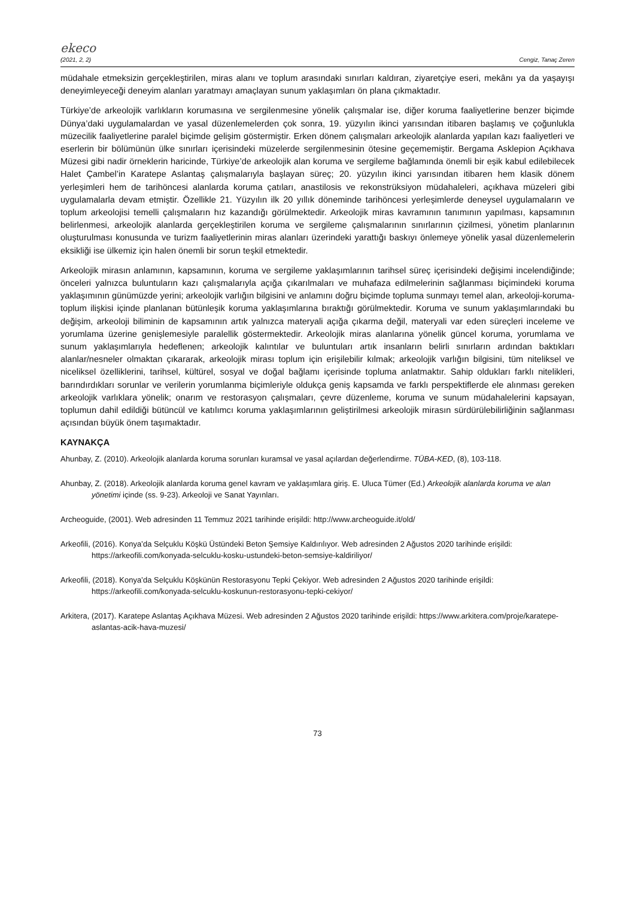ekeco
(2021, 2, 2) Cengiz, Tanaç Zeren
müdahale etmeksizin gerçekleştirilen, miras alanı ve toplum arasındaki sınırları kaldıran, ziyaretçiye eseri, mekânı ya da yaşayışı deneyimleyeceği deneyim alanları yaratmayı amaçlayan sunum yaklaşımları ön plana çıkmaktadır.
Türkiye’de arkeolojik varlıkların korumasına ve sergilenmesine yönelik çalışmalar ise, diğer koruma faaliyetlerine benzer biçimde Dünya’daki uygulamalardan ve yasal düzenlemelerden çok sonra, 19. yüzyılın ikinci yarısından itibaren başlamış ve çoğunlukla müzecilik faaliyetlerine paralel biçimde gelişim göstermiştir. Erken dönem çalışmaları arkeolojik alanlarda yapılan kazı faaliyetleri ve eserlerin bir bölümünün ülke sınırları içerisindeki müzelerde sergilenmesinin ötesine geçememiştir. Bergama Asklepion Açıkhava Müzesi gibi nadir örneklerin haricinde, Türkiye’de arkeolojik alan koruma ve sergileme bağlamında önemli bir eşik kabul edilebilecek Halet Çambel’in Karatepe Aslantaş çalışmalarıyla başlayan süreç; 20. yüzyılın ikinci yarısından itibaren hem klasik dönem yerleşimleri hem de tarihöncesi alanlarda koruma çatıları, anastilosis ve rekonstrüksiyon müdahaleleri, açıkhava müzeleri gibi uygulamalarla devam etmiştir. Özellikle 21. Yüzyılın ilk 20 yıllık döneminde tarihöncesi yerleşimlerde deneysel uygulamaların ve toplum arkeolojisi temelli çalışmaların hız kazandığı görülmektedir. Arkeolojik miras kavramının tanımının yapılması, kapsamının belirlenmesi, arkeolojik alanlarda gerçekleştirilen koruma ve sergileme çalışmalarının sınırlarının çizilmesi, yönetim planlarının oluşturulması konusunda ve turizm faaliyetlerinin miras alanları üzerindeki yarattığı baskıyı önlemeye yönelik yasal düzenlemelerin eksikliği ise ülkemiz için halen önemli bir sorun teşkil etmektedir.
Arkeolojik mirasın anlamının, kapsamının, koruma ve sergileme yaklaşımlarının tarihsel süreç içerisindeki değişimi incelendiğinde; önceleri yalnızca buluntuların kazı çalışmalarıyla açığa çıkarılmaları ve muhafaza edilmelerinin sağlanması biçimindeki koruma yaklaşımının günümüzde yerini; arkeolojik varlığın bilgisini ve anlamını doğru biçimde topluma sunmayı temel alan, arkeoloji-koruma-toplum ilişkisi içinde planlanan bütünleşik koruma yaklaşımlarına bıraktığı görülmektedir. Koruma ve sunum yaklaşımlarındaki bu değişim, arkeoloji biliminin de kapsamının artık yalnızca materyali açığa çıkarma değil, materyali var eden süreçleri inceleme ve yorumlama üzerine genişlemesiyle paralellik göstermektedir. Arkeolojik miras alanlarına yönelik güncel koruma, yorumlama ve sunum yaklaşımlarıyla hedeflenen; arkeolojik kalıntılar ve buluntuları artık insanların belirli sınırların ardından baktıkları alanlar/nesneler olmaktan çıkararak, arkeolojik mirası toplum için erişilebilir kılmak; arkeolojik varlığın bilgisini, tüm niteliksel ve niceliksel özelliklerini, tarihsel, kültürel, sosyal ve doğal bağlamı içerisinde topluma anlatmaktır. Sahip oldukları farklı nitelikleri, barındırdıkları sorunlar ve verilerin yorumlanma biçimleriyle oldukça geniş kapsamda ve farklı perspektiflerde ele alınması gereken arkeolojik varlıklara yönelik; onarım ve restorasyon çalışmaları, çevre düzenleme, koruma ve sunum müdahalelerini kapsayan, toplumun dahil edildiği bütüncül ve katılımcı koruma yaklaşımlarının geliştirilmesi arkeolojik mirasın sürdürülebilirliğinin sağlanması açısından büyük önem taşımaktadır.
KAYNAKÇA
Ahunbay, Z. (2010). Arkeolojik alanlarda koruma sorunları kuramsal ve yasal açılardan değerlendirme. TÜBA-KED, (8), 103-118.
Ahunbay, Z. (2018). Arkeolojik alanlarda koruma genel kavram ve yaklaşımlara giriş. E. Uluca Tümer (Ed.) Arkeolojik alanlarda koruma ve alan yönetimi içinde (ss. 9-23). Arkeoloji ve Sanat Yayınları.
Archeoguide, (2001). Web adresinden 11 Temmuz 2021 tarihinde erişildi: http://www.archeoguide.it/old/
Arkeofili, (2016). Konya’da Selçuklu Köşkü Üstündeki Beton Şemsiye Kaldırılıyor. Web adresinden 2 Ağustos 2020 tarihinde erişildi: https://arkeofili.com/konyada-selcuklu-kosku-ustundeki-beton-semsiye-kaldiriliyor/
Arkeofili, (2018). Konya’da Selçuklu Köşkünün Restorasyonu Tepki Çekiyor. Web adresinden 2 Ağustos 2020 tarihinde erişildi: https://arkeofili.com/konyada-selcuklu-koskunun-restorasyonu-tepki-cekiyor/
Arkitera, (2017). Karatepe Aslantaş Açıkhava Müzesi. Web adresinden 2 Ağustos 2020 tarihinde erişildi: https://www.arkitera.com/proje/karatepe-aslantas-acik-hava-muzesi/
73